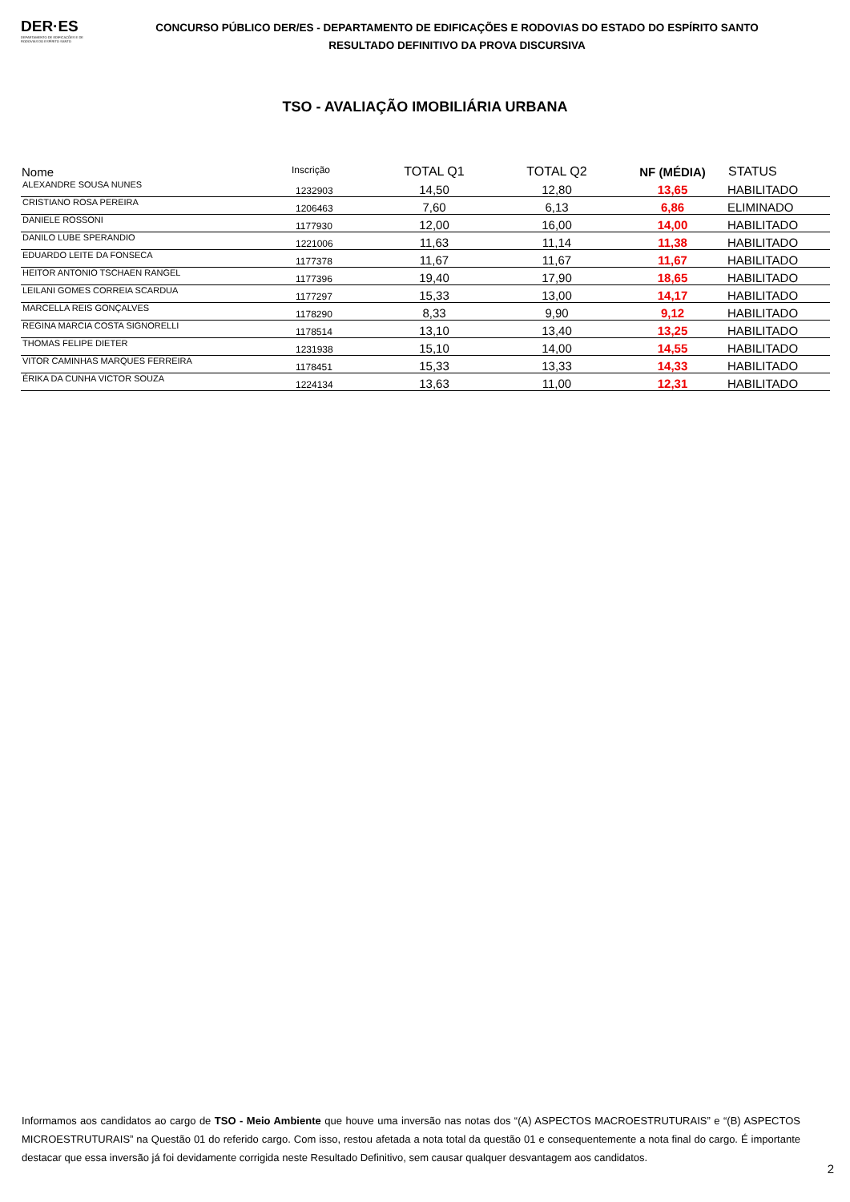DER·ES
DEPARTAMENTO DE EDIFICAÇÕES E DE RODOVIAS DO ESPÍRITO SANTO
CONCURSO PÚBLICO DER/ES - DEPARTAMENTO DE EDIFICAÇÕES E RODOVIAS DO ESTADO DO ESPÍRITO SANTO
RESULTADO DEFINITIVO DA PROVA DISCURSIVA
TSO - AVALIAÇÃO IMOBILIÁRIA URBANA
| Nome | Inscrição | TOTAL Q1 | TOTAL Q2 | NF (MÉDIA) | STATUS |
| --- | --- | --- | --- | --- | --- |
| ALEXANDRE SOUSA NUNES | 1232903 | 14,50 | 12,80 | 13,65 | HABILITADO |
| CRISTIANO ROSA PEREIRA | 1206463 | 7,60 | 6,13 | 6,86 | ELIMINADO |
| DANIELE ROSSONI | 1177930 | 12,00 | 16,00 | 14,00 | HABILITADO |
| DANILO LUBE SPERANDIO | 1221006 | 11,63 | 11,14 | 11,38 | HABILITADO |
| EDUARDO LEITE DA FONSECA | 1177378 | 11,67 | 11,67 | 11,67 | HABILITADO |
| HEITOR ANTONIO TSCHAEN RANGEL | 1177396 | 19,40 | 17,90 | 18,65 | HABILITADO |
| LEILANI GOMES CORREIA SCARDUA | 1177297 | 15,33 | 13,00 | 14,17 | HABILITADO |
| MARCELLA REIS GONÇALVES | 1178290 | 8,33 | 9,90 | 9,12 | HABILITADO |
| REGINA MARCIA COSTA SIGNORELLI | 1178514 | 13,10 | 13,40 | 13,25 | HABILITADO |
| THOMAS FELIPE DIETER | 1231938 | 15,10 | 14,00 | 14,55 | HABILITADO |
| VITOR CAMINHAS MARQUES FERREIRA | 1178451 | 15,33 | 13,33 | 14,33 | HABILITADO |
| ÉRIKA DA CUNHA VICTOR SOUZA | 1224134 | 13,63 | 11,00 | 12,31 | HABILITADO |
Informamos aos candidatos ao cargo de TSO - Meio Ambiente que houve uma inversão nas notas dos “(A) ASPECTOS MACROESTRUTURAIS” e “(B) ASPECTOS MICROESTRUTURAIS” na Questão 01 do referido cargo. Com isso, restou afetada a nota total da questão 01 e consequentemente a nota final do cargo. É importante destacar que essa inversão já foi devidamente corrigida neste Resultado Definitivo, sem causar qualquer desvantagem aos candidatos.
2